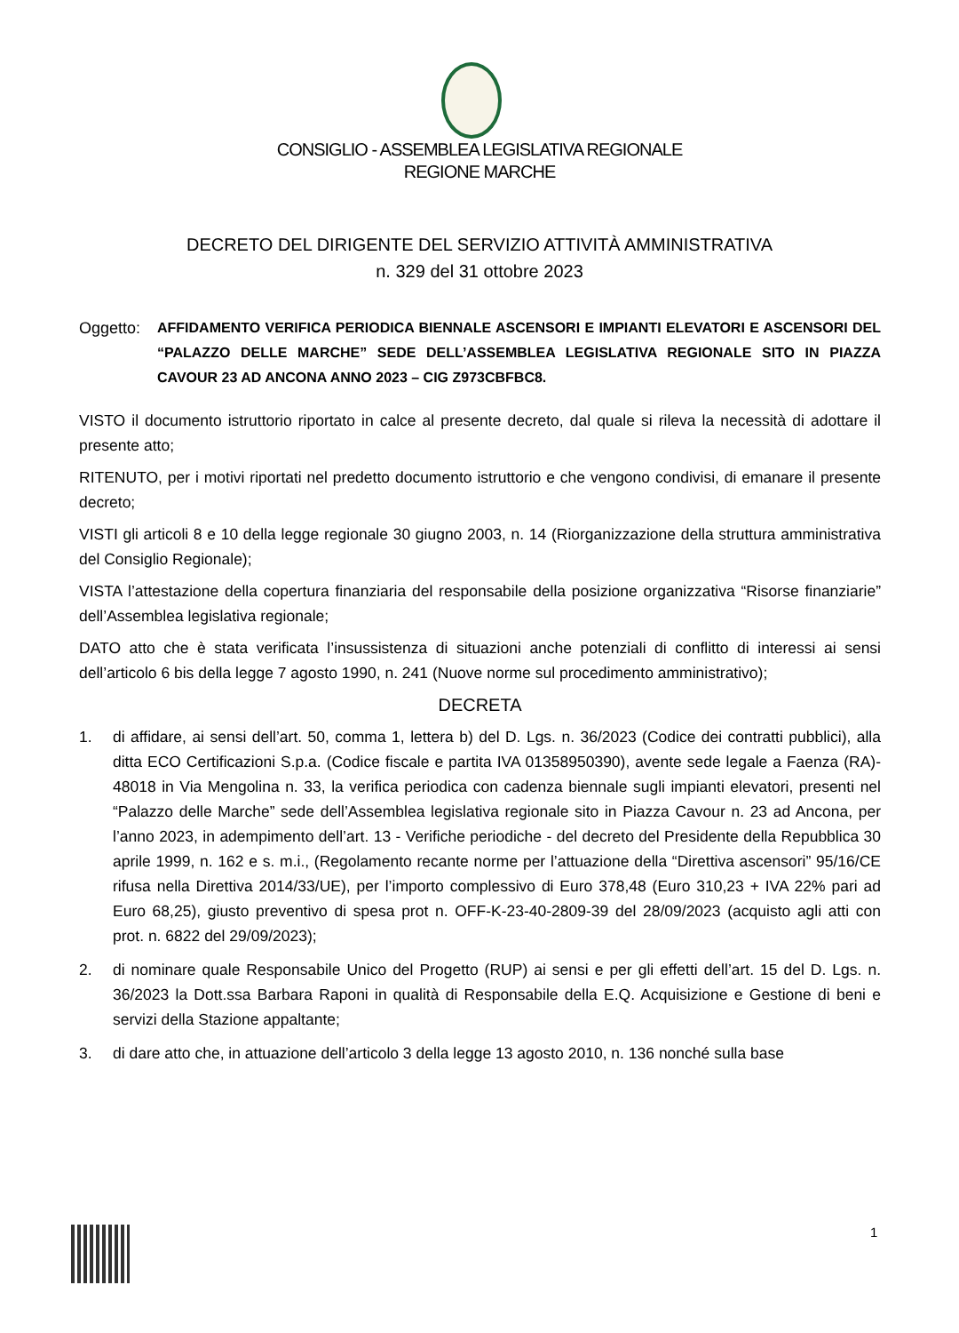CONSIGLIO - ASSEMBLEA LEGISLATIVA REGIONALE
REGIONE MARCHE
DECRETO DEL DIRIGENTE DEL SERVIZIO ATTIVITÀ AMMINISTRATIVA
n. 329 del 31 ottobre 2023
Oggetto: AFFIDAMENTO VERIFICA PERIODICA BIENNALE ASCENSORI E IMPIANTI ELEVATORI E ASCENSORI DEL “PALAZZO DELLE MARCHE” SEDE DELL’ASSEMBLEA LEGISLATIVA REGIONALE SITO IN PIAZZA CAVOUR 23 AD ANCONA ANNO 2023 – CIG Z973CBFBC8.
VISTO il documento istruttorio riportato in calce al presente decreto, dal quale si rileva la necessità di adottare il presente atto;
RITENUTO, per i motivi riportati nel predetto documento istruttorio e che vengono condivisi, di emanare il presente decreto;
VISTI gli articoli 8 e 10 della legge regionale 30 giugno 2003, n. 14 (Riorganizzazione della struttura amministrativa del Consiglio Regionale);
VISTA l’attestazione della copertura finanziaria del responsabile della posizione organizzativa “Risorse finanziarie” dell’Assemblea legislativa regionale;
DATO atto che è stata verificata l’insussistenza di situazioni anche potenziali di conflitto di interessi ai sensi dell’articolo 6 bis della legge 7 agosto 1990, n. 241 (Nuove norme sul procedimento amministrativo);
DECRETA
1. di affidare, ai sensi dell’art. 50, comma 1, lettera b) del D. Lgs. n. 36/2023 (Codice dei contratti pubblici), alla ditta ECO Certificazioni S.p.a. (Codice fiscale e partita IVA 01358950390), avente sede legale a Faenza (RA)- 48018 in Via Mengolina n. 33, la verifica periodica con cadenza biennale sugli impianti elevatori, presenti nel “Palazzo delle Marche” sede dell’Assemblea legislativa regionale sito in Piazza Cavour n. 23 ad Ancona, per l’anno 2023, in adempimento dell’art. 13 - Verifiche periodiche - del decreto del Presidente della Repubblica 30 aprile 1999, n. 162 e s. m.i., (Regolamento recante norme per l’attuazione della “Direttiva ascensori” 95/16/CE rifusa nella Direttiva 2014/33/UE), per l’importo complessivo di Euro 378,48 (Euro 310,23 + IVA 22% pari ad Euro 68,25), giusto preventivo di spesa prot n. OFF-K-23-40-2809-39 del 28/09/2023 (acquisto agli atti con prot. n. 6822 del 29/09/2023);
2. di nominare quale Responsabile Unico del Progetto (RUP) ai sensi e per gli effetti dell’art. 15 del D. Lgs. n. 36/2023 la Dott.ssa Barbara Raponi in qualità di Responsabile della E.Q. Acquisizione e Gestione di beni e servizi della Stazione appaltante;
3. di dare atto che, in attuazione dell’articolo 3 della legge 13 agosto 2010, n. 136 nonché sulla base
1